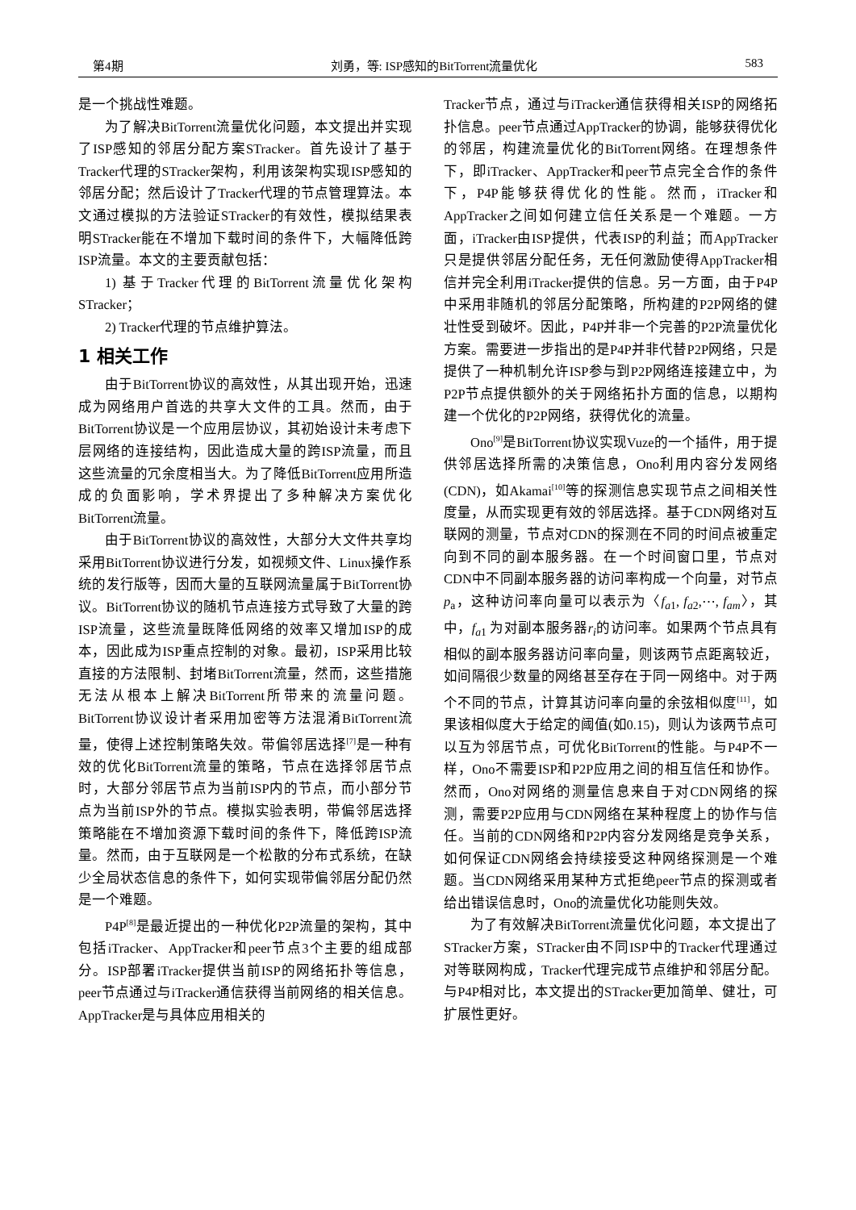第4期 刘勇，等: ISP感知的BitTorrent流量优化 583
是一个挑战性难题。
为了解决BitTorrent流量优化问题，本文提出并实现了ISP感知的邻居分配方案STracker。首先设计了基于Tracker代理的STracker架构，利用该架构实现ISP感知的邻居分配；然后设计了Tracker代理的节点管理算法。本文通过模拟的方法验证STracker的有效性，模拟结果表明STracker能在不增加下载时间的条件下，大幅降低跨ISP流量。本文的主要贡献包括：
1) 基于Tracker代理的BitTorrent流量优化架构STracker；
2) Tracker代理的节点维护算法。
1 相关工作
由于BitTorrent协议的高效性，从其出现开始，迅速成为网络用户首选的共享大文件的工具。然而，由于BitTorrent协议是一个应用层协议，其初始设计未考虑下层网络的连接结构，因此造成大量的跨ISP流量，而且这些流量的冗余度相当大。为了降低BitTorrent应用所造成的负面影响，学术界提出了多种解决方案优化BitTorrent流量。
由于BitTorrent协议的高效性，大部分大文件共享均采用BitTorrent协议进行分发，如视频文件、Linux操作系统的发行版等，因而大量的互联网流量属于BitTorrent协议。BitTorrent协议的随机节点连接方式导致了大量的跨ISP流量，这些流量既降低网络的效率又增加ISP的成本，因此成为ISP重点控制的对象。最初，ISP采用比较直接的方法限制、封堵BitTorrent流量，然而，这些措施无法从根本上解决BitTorrent所带来的流量问题。BitTorrent协议设计者采用加密等方法混淆BitTorrent流量，使得上述控制策略失效。带偏邻居选择<sup>[7]</sup>是一种有效的优化BitTorrent流量的策略，节点在选择邻居节点时，大部分邻居节点为当前ISP内的节点，而小部分节点为当前ISP外的节点。模拟实验表明，带偏邻居选择策略能在不增加资源下载时间的条件下，降低跨ISP流量。然而，由于互联网是一个松散的分布式系统，在缺少全局状态信息的条件下，如何实现带偏邻居分配仍然是一个难题。
P4P<sup>[8]</sup>是最近提出的一种优化P2P流量的架构，其中包括iTracker、AppTracker和peer节点3个主要的组成部分。ISP部署iTracker提供当前ISP的网络拓扑等信息，peer节点通过与iTracker通信获得当前网络的相关信息。AppTracker是与具体应用相关的
Tracker节点，通过与iTracker通信获得相关ISP的网络拓扑信息。peer节点通过AppTracker的协调，能够获得优化的邻居，构建流量优化的BitTorrent网络。在理想条件下，即iTracker、AppTracker和peer节点完全合作的条件下，P4P能够获得优化的性能。然而，iTracker和AppTracker之间如何建立信任关系是一个难题。一方面，iTracker由ISP提供，代表ISP的利益；而AppTracker只是提供邻居分配任务，无任何激励使得AppTracker相信并完全利用iTracker提供的信息。另一方面，由于P4P中采用非随机的邻居分配策略，所构建的P2P网络的健壮性受到破坏。因此，P4P并非一个完善的P2P流量优化方案。需要进一步指出的是P4P并非代替P2P网络，只是提供了一种机制允许ISP参与到P2P网络连接建立中，为P2P节点提供额外的关于网络拓扑方面的信息，以期构建一个优化的P2P网络，获得优化的流量。
Ono<sup>[9]</sup>是BitTorrent协议实现Vuze的一个插件，用于提供邻居选择所需的决策信息，Ono利用内容分发网络(CDN)，如Akamai<sup>[10]</sup>等的探测信息实现节点之间相关性度量，从而实现更有效的邻居选择。基于CDN网络对互联网的测量，节点对CDN的探测在不同的时间点被重定向到不同的副本服务器。在一个时间窗口里，节点对CDN中不同副本服务器的访问率构成一个向量，对节点p<sub>a</sub>，这种访问率向量可以表示为〈f<sub>a1</sub>, f<sub>a2</sub>,⋯, f<sub>am</sub>〉，其中，f<sub>a1</sub> 为对副本服务器r<sub>i</sub>的访问率。如果两个节点具有相似的副本服务器访问率向量，则该两节点距离较近，如间隔很少数量的网络甚至存在于同一网络中。对于两个不同的节点，计算其访问率向量的余弦相似度<sup>[11]</sup>，如果该相似度大于给定的阈值(如0.15)，则认为该两节点可以互为邻居节点，可优化BitTorrent的性能。与P4P不一样，Ono不需要ISP和P2P应用之间的相互信任和协作。然而，Ono对网络的测量信息来自于对CDN网络的探测，需要P2P应用与CDN网络在某种程度上的协作与信任。当前的CDN网络和P2P内容分发网络是竞争关系，如何保证CDN网络会持续接受这种网络探测是一个难题。当CDN网络采用某种方式拒绝peer节点的探测或者给出错误信息时，Ono的流量优化功能则失效。
为了有效解决BitTorrent流量优化问题，本文提出了STracker方案，STracker由不同ISP中的Tracker代理通过对等联网构成，Tracker代理完成节点维护和邻居分配。与P4P相对比，本文提出的STracker更加简单、健壮，可扩展性更好。